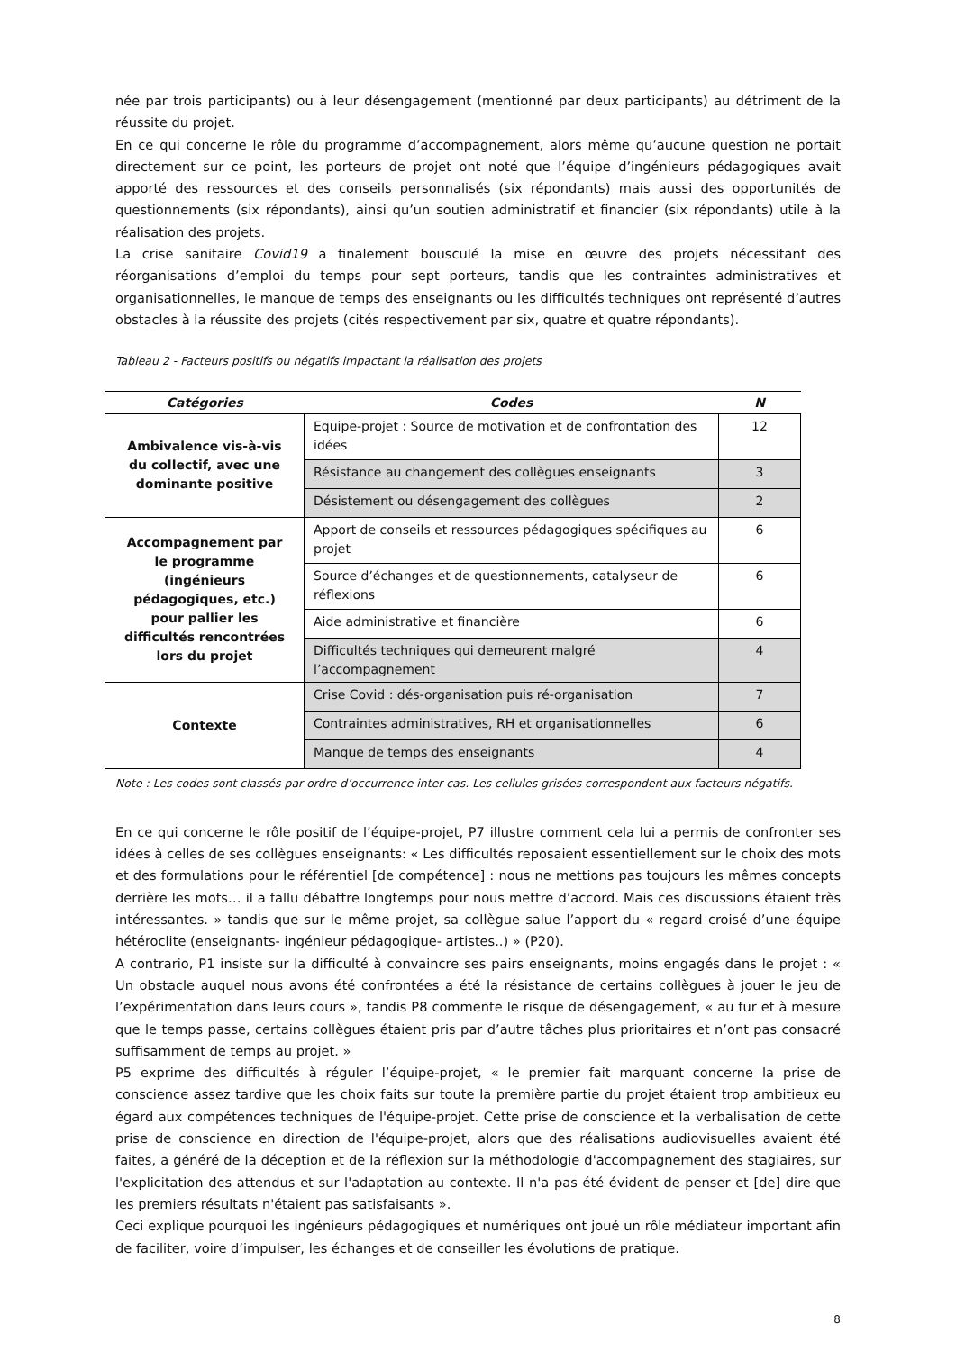née par trois participants) ou à leur désengagement (mentionné par deux participants) au détriment de la réussite du projet.
En ce qui concerne le rôle du programme d’accompagnement, alors même qu’aucune question ne portait directement sur ce point, les porteurs de projet ont noté que l’équipe d’ingénieurs pédagogiques avait apporté des ressources et des conseils personnalisés (six répondants) mais aussi des opportunités de questionnements (six répondants), ainsi qu’un soutien administratif et financier (six répondants) utile à la réalisation des projets.
La crise sanitaire Covid19 a finalement bousculé la mise en œuvre des projets nécessitant des réorganisations d’emploi du temps pour sept porteurs, tandis que les contraintes administratives et organisationnelles, le manque de temps des enseignants ou les difficultés techniques ont représenté d’autres obstacles à la réussite des projets (cités respectivement par six, quatre et quatre répondants).
Tableau 2 - Facteurs positifs ou négatifs impactant la réalisation des projets
| Catégories | Codes | N |
| --- | --- | --- |
| Ambivalence vis-à-vis du collectif, avec une dominante positive | Equipe-projet : Source de motivation et de confrontation des idées | 12 |
| | Résistance au changement des collègues enseignants | 3 |
| | Désistement ou désengagement des collègues | 2 |
| Accompagnement par le programme (ingénieurs pédagogiques, etc.) pour pallier les difficultés rencontrées lors du projet | Apport de conseils et ressources pédagogiques spécifiques au projet | 6 |
| | Source d’échanges et de questionnements, catalyseur de réflexions | 6 |
| | Aide administrative et financière | 6 |
| | Difficultés techniques qui demeurent malgré l’accompagnement | 4 |
| Contexte | Crise Covid : dés-organisation puis ré-organisation | 7 |
| | Contraintes administratives, RH et organisationnelles | 6 |
| | Manque de temps des enseignants | 4 |
Note : Les codes sont classés par ordre d’occurrence inter-cas. Les cellules grisées correspondent aux facteurs négatifs.
En ce qui concerne le rôle positif de l’équipe-projet, P7 illustre comment cela lui a permis de confronter ses idées à celles de ses collègues enseignants: « Les difficultés reposaient essentiellement sur le choix des mots et des formulations pour le référentiel [de compétence] : nous ne mettions pas toujours les mêmes concepts derrière les mots… il a fallu débattre longtemps pour nous mettre d’accord. Mais ces discussions étaient très intéressantes. » tandis que sur le même projet, sa collègue salue l’apport du « regard croisé d’une équipe hétéroclite (enseignants- ingénieur pédagogique- artistes..) » (P20).
A contrario, P1 insiste sur la difficulté à convaincre ses pairs enseignants, moins engagés dans le projet : « Un obstacle auquel nous avons été confrontées a été la résistance de certains collègues à jouer le jeu de l’expérimentation dans leurs cours », tandis P8 commente le risque de désengagement, « au fur et à mesure que le temps passe, certains collègues étaient pris par d’autre tâches plus prioritaires et n’ont pas consacré suffisamment de temps au projet. »
P5 exprime des difficultés à réguler l’équipe-projet, « le premier fait marquant concerne la prise de conscience assez tardive que les choix faits sur toute la première partie du projet étaient trop ambitieux eu égard aux compétences techniques de l'équipe-projet. Cette prise de conscience et la verbalisation de cette prise de conscience en direction de l'équipe-projet, alors que des réalisations audiovisuelles avaient été faites, a généré de la déception et de la réflexion sur la méthodologie d'accompagnement des stagiaires, sur l'explicitation des attendus et sur l'adaptation au contexte. Il n'a pas été évident de penser et [de] dire que les premiers résultats n'étaient pas satisfaisants ».
Ceci explique pourquoi les ingénieurs pédagogiques et numériques ont joué un rôle médiateur important afin de faciliter, voire d’impulser, les échanges et de conseiller les évolutions de pratique.
8